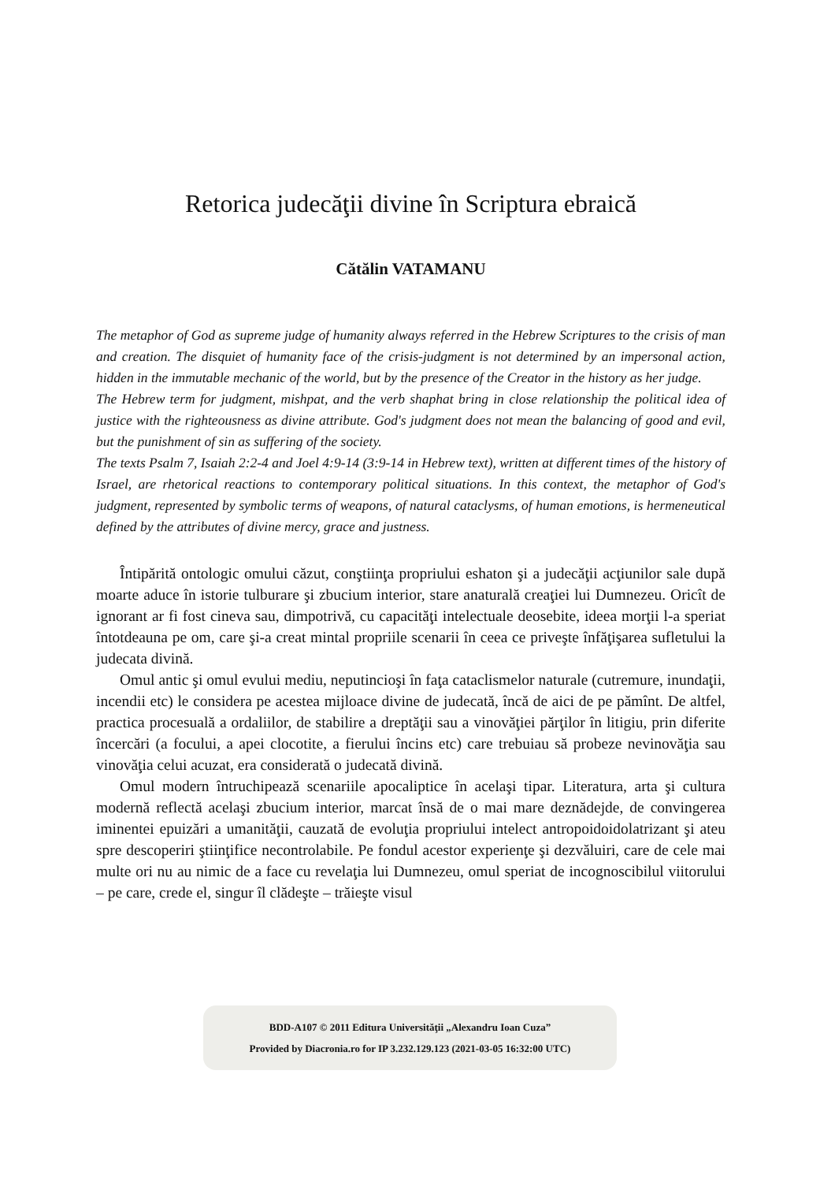Retorica judecăţii divine în Scriptura ebraică
Cătălin VATAMANU
The metaphor of God as supreme judge of humanity always referred in the Hebrew Scriptures to the crisis of man and creation. The disquiet of humanity face of the crisis-judgment is not determined by an impersonal action, hidden in the immutable mechanic of the world, but by the presence of the Creator in the history as her judge.
The Hebrew term for judgment, mishpat, and the verb shaphat bring in close relationship the political idea of justice with the righteousness as divine attribute. God's judgment does not mean the balancing of good and evil, but the punishment of sin as suffering of the society.
The texts Psalm 7, Isaiah 2:2-4 and Joel 4:9-14 (3:9-14 in Hebrew text), written at different times of the history of Israel, are rhetorical reactions to contemporary political situations. In this context, the metaphor of God's judgment, represented by symbolic terms of weapons, of natural cataclysms, of human emotions, is hermeneutical defined by the attributes of divine mercy, grace and justness.
Întipărită ontologic omului căzut, conştiinţa propriului eshaton şi a judecăţii acţiunilor sale după moarte aduce în istorie tulburare şi zbucium interior, stare anaturală creaţiei lui Dumnezeu. Oricît de ignorant ar fi fost cineva sau, dimpotrivă, cu capacităţi intelectuale deosebite, ideea morţii l-a speriat întotdeauna pe om, care şi-a creat mintal propriile scenarii în ceea ce priveşte înfăţişarea sufletului la judecata divină.
Omul antic şi omul evului mediu, neputincioşi în faţa cataclismelor naturale (cutremure, inundaţii, incendii etc) le considera pe acestea mijloace divine de judecată, încă de aici de pe pămînt. De altfel, practica procesuală a ordaliilor, de stabilire a dreptăţii sau a vinovăţiei părţilor în litigiu, prin diferite încercări (a focului, a apei clocotite, a fierului încins etc) care trebuiau să probeze nevinovăţia sau vinovăţia celui acuzat, era considerată o judecată divină.
Omul modern întruchipează scenariile apocaliptice în acelaşi tipar. Literatura, arta şi cultura modernă reflectă acelaşi zbucium interior, marcat însă de o mai mare deznădejde, de convingerea iminentei epuizări a umanităţii, cauzată de evoluţia propriului intelect antropoidoidolatrizant şi ateu spre descoperiri ştiinţifice necontrolabile. Pe fondul acestor experienţe şi dezvăluiri, care de cele mai multe ori nu au nimic de a face cu revelaţia lui Dumnezeu, omul speriat de incognoscibilul viitorului – pe care, crede el, singur îl clădeşte – trăieşte visul
BDD-A107 © 2011 Editura Universităţii „Alexandru Ioan Cuza”
Provided by Diacronia.ro for IP 3.232.129.123 (2021-03-05 16:32:00 UTC)